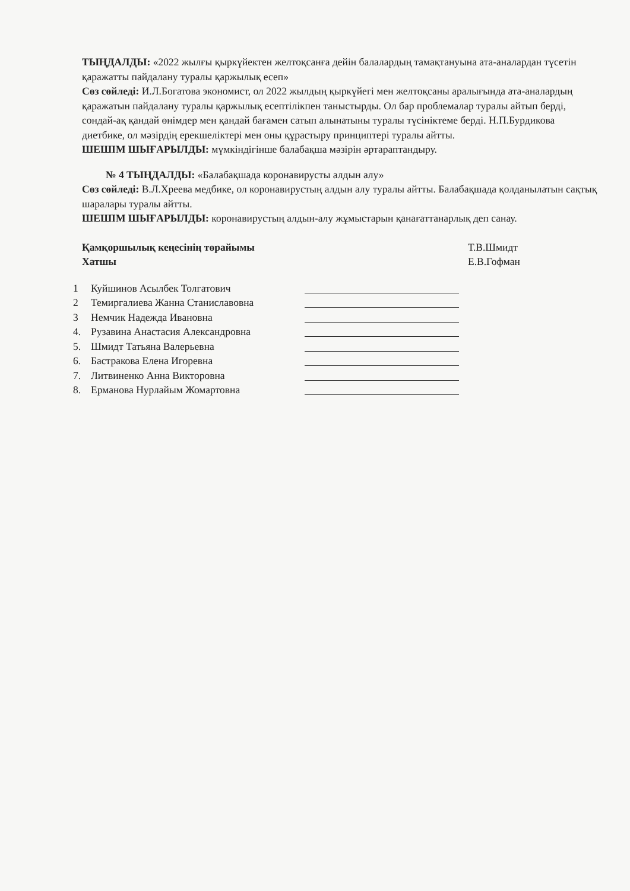ТЫҢДАЛДЫ: «2022 жылғы қыркүйектен желтоқсанға дейін балалардың тамақтануына ата-аналардан түсетін қаражатты пайдалану туралы қаржылық есеп»
Сөз сөйледі: И.Л.Богатова экономист, ол 2022 жылдың қыркүйегі мен желтоқсаны аралығында ата-аналардың қаражатын пайдалану туралы қаржылық есептілікпен таныстырды. Ол бар проблемалар туралы айтып берді, сондай-ақ қандай өнімдер мен қандай бағамен сатып алынатыны туралы түсініктеме берді. Н.П.Бурдикова диетбике, ол мәзірдің ерекшеліктері мен оны құрастыру принциптері туралы айтты.
ШЕШІМ ШЫҒАРЫЛДЫ: мүмкіндігінше балабақша мәзірін әртараптандыру.
№ 4 ТЫҢДАЛДЫ: «Балабақшада коронавирусты алдын алу»
Сөз сөйледі: В.Л.Хреева медбике, ол коронавирустың алдын алу туралы айтты. Балабақшада қолданылатын сақтық шаралары туралы айтты.
ШЕШІМ ШЫҒАРЫЛДЫ: коронавирустың алдын-алу жұмыстарын қанағаттанарлық деп санау.
Қамқоршылық кеңесінің төрайымы
Хатшы
Т.В.Шмидт
Е.В.Гофман
1 Куйшинов Асылбек Толгатович
2 Темиргалиева Жанна Станиславовна
3 Немчик Надежда Ивановна
4. Рузавина Анастасия Александровна
5. Шмидт Татьяна Валерьевна
6. Бастракова Елена Игоревна
7. Литвиненко Анна Викторовна
8. Ерманова Нурлайым Жомартовна